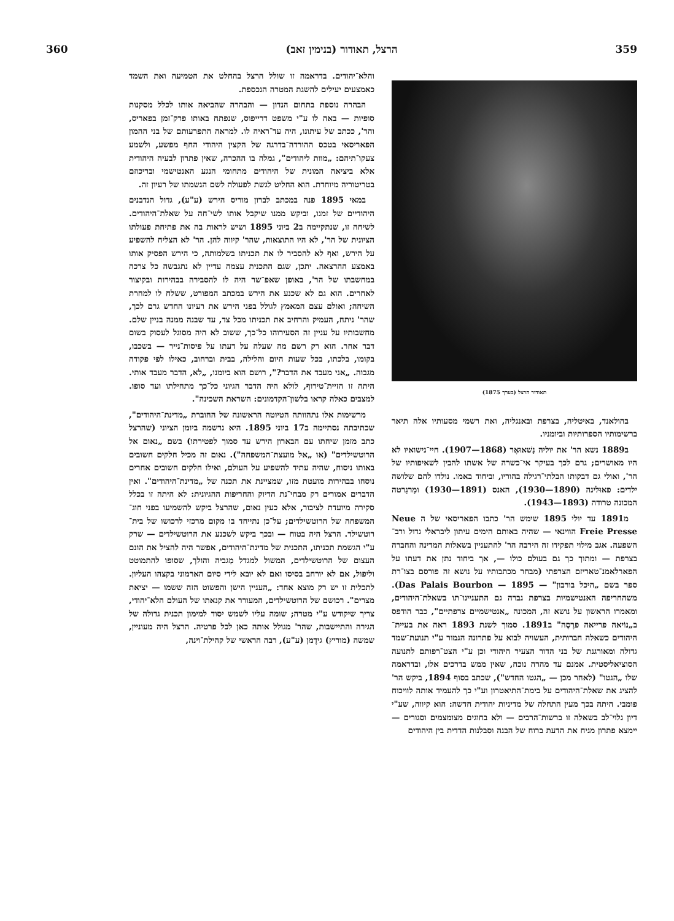359 הרצל, תאודור (בנימין זאב) 360
תאודור הרצל (בערך 1875)
בהולאנד, באיטליה, בצרפת ובאנגליה, ואת רשמי מסעותיו אלה תיאר ברשימותיו הספרותיות וביומניו.
ב1889 נשא הר' את יוליה נַשׁאוּאֶר (1868—1907). חיי־נישואיו לא היו מאושרים; גרם לכך בעיקר אי־כשרה של אשתו להבין לשאיפותיו של הר', ואולי גם דבקותו הבלתי־רגילה בהוריו, וביחוד באמו. נולדו להם שלושה ילדים: פאוּלינה (1890—1930), האנס (1891—1930) ומַרגַרטה המכונה טרודה (1893—1943).
מ1891 עד יולי 1895 שימש הר' כתבו הפאריסאי של ה Neue Freie Presse הווינאי — שהיה באותם הימים עיתון ליבראלי גדול ורב־השפעה. אגב מילוי תפקידו זה הירבה הר' להתעניין בשאלות המדינה והחברה בצרפת — ומתוך כך גם בעולם כולו —, אך ביחוד נתן את דעתו על הפארלאמנ־טאריזם הצרפתי (מבחר מכתבותיו על נושא זה פורסם בצו־רת ספר בשם „היכל בורבון" — Das Palais Bourbon — 1895). משהחריפה האנטישמיות בצרפת גברה גם התעניינו־תו בשאלת־היהודים, ומאמרו הראשון על נושא זה, המכונה „אנטישמיים צרפתיים", כבר הודפס ב„נוֹיאה פרייאה פרֶסֶה" ב1891. סמוך לשנת 1893 ראה את בעיית־היהודים כשאלה חברותית, העשויה לבוא על פתרונה הגמור ע"י תנועת־שמד גדולה ומאורגנת של בני הדור הצעיר היהודי וכן ע"י הצט־רפותם לתנועה הסוציאליסטית. אמנם עד מהרה נוכח, שאין ממש בדרכים אלו, ובדראמה שלו „הגטו" (לאחר מכן — „הגטו החדש"), שכתב בסוף 1894, ביקש הר' להציג את שאלת־היהודים על בימת־התיאטרון וע"י כך להעמיד אותה לוויכוח פומבי. היתה בכך מעין התחלה של מדיניות יהודית חדשה: הוא קיווה, שע"י דיון גלוי־לב בשאלה זו ברשות־הרבים — ולא בחוגים מצומצמים וסגורים — יימצא פתרון מניח את הדעת ברוח של הבנה וסבלנות הדדית בין היהודים
והלא־יהודים. בדראמה זו שולל הרצל בהחלט את הטמיעה ואת השמד כאמצעים יעילים להשגת המטרה הנכספת.
הבהרה נוספת בתחום הנדון — והבהרה שהביאה אותו לכלל מסקנות סופיות — באה לו ע"י משפט דרייפוס, שנפתח באותו פרק־זמן בפאריס, והר', ככתב של עיתונו, היה עד־ראיה לו. למראה התפרעותם של בני ההמון הפאריסאי בטכס ההורדה־בדרגה של הקצין היהודי החף מפשע, ולשמע צעקו־תיהם: „מוות ליהודים", גמלה בו ההכרה, שאין פתרון לבעיה היהודית אלא ביציאה המונית של היהודים מתחומי הנגע האנטישמי ובריכוזם בטריטוריה מיוחדת. הוא החליט לגשת לפעולה לשם הגשמתו של רעיון זה.
במאי 1895 פנה במכתב לברון מוריס הירש (ע"ע), גדול הנדבנים היהודיים של זמנו, וביקש ממנו שיקבל אותו לשי־חה על שאלת־היהודים. לשיחה זו, שנתקיימה ב2 ביוני 1895 ושיש לראות בה את פתיחת פעולתו הציונית של הר', לא היו התוצאות, שהר' קיווה להן. הר' לא הצליח להשפיע על הירש, ואף לא להסביר לו את תכניתו בשלמותה, כי הירש הפסיק אותו באמצע ההרצאה. יתכן, שגם התכנית עצמה עדיין לא נתגבשה כל צרכה במחשבתו של הר', באופן שאפ־שר היה לו להסבירה בבהירות ובקיצור לאחרים. הוא גם לא שכנע את הירש במכתב המפורט, ששלח לו למחרת השיחה; ואולם עצם המאמץ לגולל בפני הירש את רעיונו החדש גרם לכך, שהר' ניתח, העמיק והרחיב את תכניתו מכל צד, עד שבנה ממנה בניין שלם. מחשבותיו על עניין זה הסעירוהו כל־כך, ששוב לא היה מסוגל לעסוק בשום דבר אחר. הוא רק רשם מה שעלה על דעתו על פיסות־נייר — בשכבו, בקומו, בלכתו, בכל שעות היום והלילה, בבית וברחוב, כאילו לפי פקודה מגבוה. „אני מעבד את הדבר?", רושם הוא ביומנו, „לא, הדבר מעבד אותי. היתה זו הזיית־טירוף, לולא היה הדבר הגיוני כל־כך מתחילתו ועד סופו. למצבים כאלה קראו בלשון־הקדמונים: השראת השכינה".
מרשימות אלו נתהוותה הטיוטה הראשונה של החוברת „מדינת־היהודים", שכתיבתה נסתיימה ב17 ביוני 1895. היא נרשמה ביומן הציוני (שהרצל כתב מזמן שיחתו עם הבארון הירש עד סמוך לפטירתו) בשם „נאום אל הרוטשילדים" (או „אל מועצת־המשפחה"). נאום זה מכיל חלקים חשובים באותו ניסוח, שהיה עתיד להשפיע על העולם, ואילו חלקים חשובים אחרים נוסחו בבהירות מועטת מזו, שמציינת את תכנה של „מדינת־היהודים". ואין הדברים אמורים רק מבחי־נת הדיוק והחריפות ההגיונית: לא היתה זו בכלל סקירה מיועדת לציבור, אלא כעין נאום, שהרצל ביקש להשמיעו בפני חוג־המשפחה של הרוטשילדים; על־כן נתייחד בו מקום מרכזי לרכושו של בית־רוטשילד. הרצל היה בטוח — ובכך ביקש לשכנע את הרוטשילדים — שרק ע"י הגשמת תכניתו, התכנית של מדינת־היהודים, אפשר היה להציל את הונם העצום של הרוטשילדים, המשול למגדל מַגביה והולך, שסופו להתמוטט וליפול, אם לא יורחב בסיסו ואם לא יובא לידי סיום הארמוני בקצהו העליון. לתכלית זו יש רק מוצא אחד: „העניין הישן והפשוט הזה ששמו — יציאת מצרים". רכושם של הרוטשילדים, המעורר את קנאתו של העולם הלא־יהודי, צריך שיקודש ע"י מטרה; שומה עליו לשמש יסוד למימון תכנית גדולה של הגירה והתיישבות, שהר' מגולל אותה כאן לכל פרטיה. הרצל היה מעוניין, שמשה (מוריץ) גידֶמן (ע"ע), רבה הראשי של קהילת־וינה,